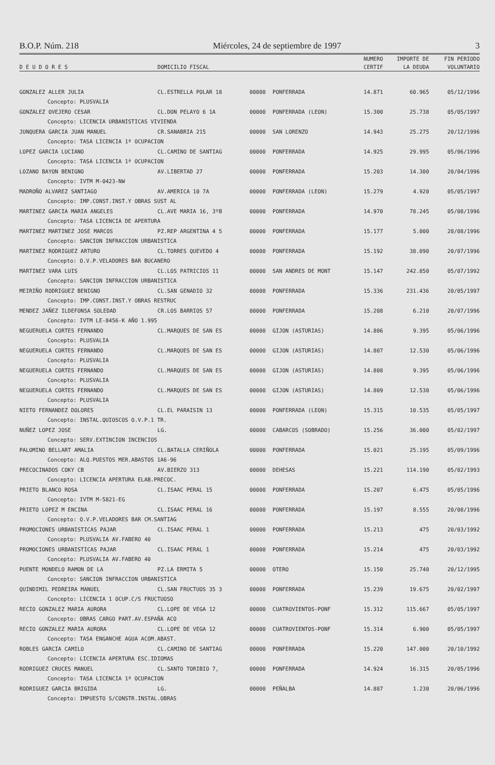B.O.P. Núm. 218 Miércoles, 24 de septiembre de 1997 3
| | | | | NUMERO | IMPORTE DE | FIN PERIODO |
| --- | --- | --- | --- | --- | --- | --- |
| D E U D O R E S | DOMICILIO FISCAL | | | CERTIF | LA DEUDA | VOLUNTARIO |
| GONZALEZ ALLER JULIA | CL.ESTRELLA POLAR 18 | 00000 | PONFERRADA | 14.871 | 60.965 | 05/12/1996 |
| Concepto: PLUSVALIA | | | | | | |
| GONZALEZ OVEJERO CESAR | CL.DON PELAYO 6 1A | 00000 | PONFERRADA (LEON) | 15.300 | 25.738 | 05/05/1997 |
| Concepto: LICENCIA URBANISTICAS VIVIENDA | | | | | | |
| JUNQUERA GARCIA JUAN MANUEL | CR.SANABRIA 215 | 00000 | SAN LORENZO | 14.943 | 25.275 | 20/12/1996 |
| Concepto: TASA LICENCIA 1ª OCUPACION | | | | | | |
| LOPEZ GARCIA LUCIANO | CL.CAMINO DE SANTIAG | 00000 | PONFERRADA | 14.925 | 29.995 | 05/06/1996 |
| Concepto: TASA LICENCIA 1ª OCUPACION | | | | | | |
| LOZANO BAYON BENIGNO | AV.LIBERTAD 27 | 00000 | PONFERRADA | 15.203 | 14.300 | 20/04/1996 |
| Concepto: IVTM M-0423-NW | | | | | | |
| MADROÑO ALVAREZ SANTIAGO | AV.AMERICA 10 7A | 00000 | PONFERRADA (LEON) | 15.279 | 4.920 | 05/05/1997 |
| Concepto: IMP.CONST.INST.Y OBRAS SUST AL | | | | | | |
| MARTINEZ GARCIA MARIA ANGELES | CL.AVE MARIA 16, 3ºB | 00000 | PONFERRADA | 14.970 | 78.245 | 05/08/1996 |
| Concepto: TASA LICENCIA DE APERTURA | | | | | | |
| MARTINEZ MARTINEZ JOSE MARCOS | PZ.REP ARGENTINA 4 5 | 00000 | PONFERRADA | 15.177 | 5.000 | 20/08/1996 |
| Concepto: SANCION INFRACCION URBANISTICA | | | | | | |
| MARTINEZ RODRIGUEZ ARTURO | CL.TORRES QUEVEDO 4 | 00000 | PONFERRADA | 15.192 | 38.090 | 20/07/1996 |
| Concepto: O.V.P.VELADORES BAR BUCANERO | | | | | | |
| MARTINEZ VARA LUIS | CL.LOS PATRICIOS 11 | 00000 | SAN ANDRES DE MONT | 15.147 | 242.850 | 05/07/1992 |
| Concepto: SANCION INFRACCION URBANISTICA | | | | | | |
| MEIRIÑO RODRIGUEZ BENIGNO | CL.SAN GENADIO 32 | 00000 | PONFERRADA | 15.336 | 231.436 | 20/05/1997 |
| Concepto: IMP.CONST.INST.Y OBRAS RESTRUC | | | | | | |
| MENDEZ JAÑEZ ILDEFONSA SOLEDAD | CR.LOS BARRIOS 57 | 00000 | PONFERRADA | 15.208 | 6.210 | 20/07/1996 |
| Concepto: IVTM LE-8456-K AÑO 1.995 | | | | | | |
| NEGUERUELA CORTES FERNANDO | CL.MARQUES DE SAN ES | 00000 | GIJON (ASTURIAS) | 14.806 | 9.395 | 05/06/1996 |
| Concepto: PLUSVALIA | | | | | | |
| NEGUERUELA CORTES FERNANDO | CL.MARQUES DE SAN ES | 00000 | GIJON (ASTURIAS) | 14.807 | 12.530 | 05/06/1996 |
| Concepto: PLUSVALIA | | | | | | |
| NEGUERUELA CORTES FERNANDO | CL.MARQUES DE SAN ES | 00000 | GIJON (ASTURIAS) | 14.808 | 9.395 | 05/06/1996 |
| Concepto: PLUSVALIA | | | | | | |
| NEGUERUELA CORTES FERNANDO | CL.MARQUES DE SAN ES | 00000 | GIJON (ASTURIAS) | 14.809 | 12.530 | 05/06/1996 |
| Concepto: PLUSVALIA | | | | | | |
| NIETO FERNANDEZ DOLORES | CL.EL PARAISIN 13 | 00000 | PONFERRADA (LEON) | 15.315 | 10.535 | 05/05/1997 |
| Concepto: INSTAL.QUIOSCOS O.V.P.1 TR. | | | | | | |
| NUÑEZ LOPEZ JOSE | LG. | 00000 | CABARCOS (SOBRADO) | 15.256 | 36.000 | 05/02/1997 |
| Concepto: SERV.EXTINCION INCENCIOS | | | | | | |
| PALOMINO BELLART AMALIA | CL.BATALLA CERIÑOLA | 00000 | PONFERRADA | 15.021 | 25.195 | 05/09/1996 |
| Concepto: ALQ.PUESTOS MER.ABASTOS 1A6-96 | | | | | | |
| PRECOCINADOS COKY CB | AV.BIERZO 313 | 00000 | DEHESAS | 15.221 | 114.190 | 05/02/1993 |
| Concepto: LICENCIA APERTURA ELAB.PRECOC. | | | | | | |
| PRIETO BLANCO ROSA | CL.ISAAC PERAL 15 | 00000 | PONFERRADA | 15.207 | 6.475 | 05/05/1996 |
| Concepto: IVTM M-5821-EG | | | | | | |
| PRIETO LOPEZ M ENCINA | CL.ISAAC PERAL 16 | 00000 | PONFERRADA | 15.197 | 8.555 | 20/08/1996 |
| Concepto: O.V.P.VELADORES BAR CM.SANTIAG | | | | | | |
| PROMOCIONES URBANISTICAS PAJAR | CL.ISAAC PERAL 1 | 00000 | PONFERRADA | 15.213 | 475 | 20/03/1992 |
| Concepto: PLUSVALIA AV.FABERO 40 | | | | | | |
| PROMOCIONES URBANISTICAS PAJAR | CL.ISAAC PERAL 1 | 00000 | PONFERRADA | 15.214 | 475 | 20/03/1992 |
| Concepto: PLUSVALIA AV.FABERO 40 | | | | | | |
| PUENTE MONDELO RAMON DE LA | PZ.LA ERMITA 5 | 00000 | OTERO | 15.150 | 25.740 | 20/12/1995 |
| Concepto: SANCION INFRACCION URBANISTICA | | | | | | |
| QUINDIMIL PEDREIRA MANUEL | CL.SAN FRUCTUOS 35 3 | 00000 | PONFERRADA | 15.239 | 19.675 | 20/02/1997 |
| Concepto: LICENCIA 1 OCUP.C/S FRUCTUOSO | | | | | | |
| RECIO GONZALEZ MARIA AURORA | CL.LOPE DE VEGA 12 | 00000 | CUATROVIENTOS-PONF | 15.312 | 115.667 | 05/05/1997 |
| Concepto: OBRAS CARGO PART.AV.ESPAÑA ACO | | | | | | |
| RECIO GONZALEZ MARIA AURORA | CL.LOPE DE VEGA 12 | 00000 | CUATROVIENTOS-PONF | 15.314 | 6.900 | 05/05/1997 |
| Concepto: TASA ENGANCHE AGUA ACOM.ABAST. | | | | | | |
| ROBLES GARCIA CAMILO | CL.CAMINO DE SANTIAG | 00000 | PONFERRADA | 15.220 | 147.000 | 20/10/1992 |
| Concepto: LICENCIA APERTURA ESC.IDIOMAS | | | | | | |
| RODRIGUEZ CRUCES MANUEL | CL.SANTO TORIBIO 7, | 00000 | PONFERRADA | 14.924 | 16.315 | 20/05/1996 |
| Concepto: TASA LICENCIA 1ª OCUPACION | | | | | | |
| RODRIGUEZ GARCIA BRIGIDA | LG. | 00000 | PEÑALBA | 14.887 | 1.230 | 20/06/1996 |
| Concepto: IMPUESTO S/CONSTR.INSTAL.OBRAS | | | | | | |